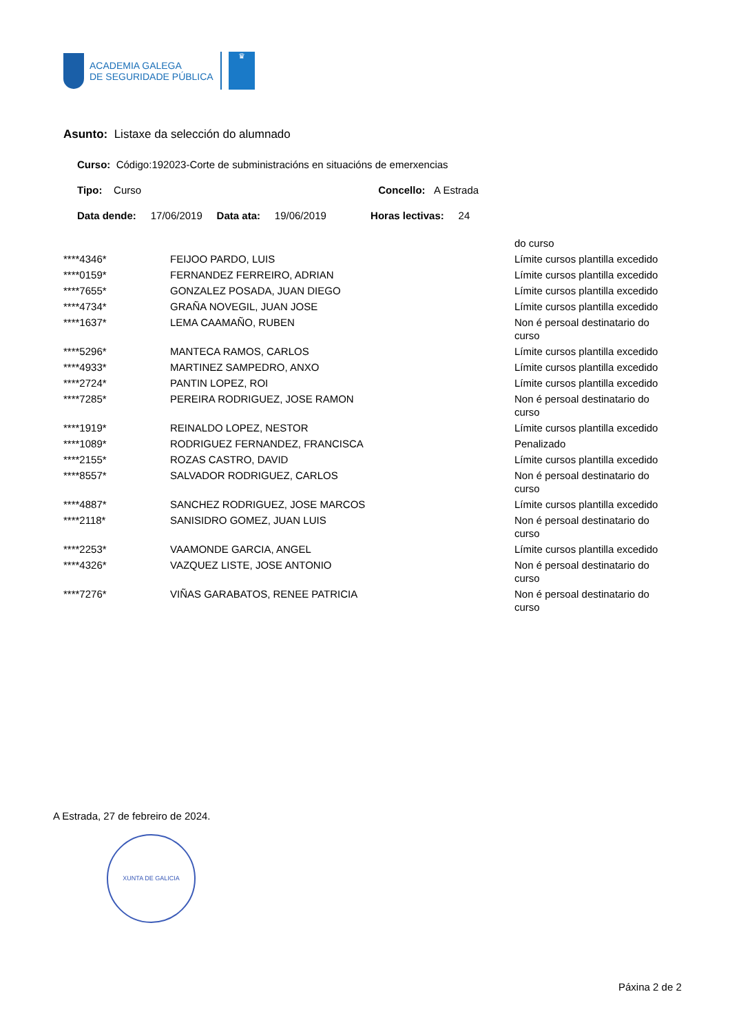ACADEMIA GALEGA
DE SEGURIDADE PÚBLICA
♛
Asunto: Listaxe da selección do alumnado
Curso: Código:192023-Corte de subministracións en situacións de emerxencias
Tipo: Curso Concello: A Estrada
Data dende: 17/06/2019 Data ata: 19/06/2019 Horas lectivas: 24
| | | do curso |
| ****4346* | FEIJOO PARDO, LUIS | Límite cursos plantilla excedido |
| ****0159* | FERNANDEZ FERREIRO, ADRIAN | Límite cursos plantilla excedido |
| ****7655* | GONZALEZ POSADA, JUAN DIEGO | Límite cursos plantilla excedido |
| ****4734* | GRAÑA NOVEGIL, JUAN JOSE | Límite cursos plantilla excedido |
| ****1637* | LEMA CAAMAÑO, RUBEN | Non é persoal destinatario do curso |
| ****5296* | MANTECA RAMOS, CARLOS | Límite cursos plantilla excedido |
| ****4933* | MARTINEZ SAMPEDRO, ANXO | Límite cursos plantilla excedido |
| ****2724* | PANTIN LOPEZ, ROI | Límite cursos plantilla excedido |
| ****7285* | PEREIRA RODRIGUEZ, JOSE RAMON | Non é persoal destinatario do curso |
| ****1919* | REINALDO LOPEZ, NESTOR | Límite cursos plantilla excedido |
| ****1089* | RODRIGUEZ FERNANDEZ, FRANCISCA | Penalizado |
| ****2155* | ROZAS CASTRO, DAVID | Límite cursos plantilla excedido |
| ****8557* | SALVADOR RODRIGUEZ, CARLOS | Non é persoal destinatario do curso |
| ****4887* | SANCHEZ RODRIGUEZ, JOSE MARCOS | Límite cursos plantilla excedido |
| ****2118* | SANISIDRO GOMEZ, JUAN LUIS | Non é persoal destinatario do curso |
| ****2253* | VAAMONDE GARCIA, ANGEL | Límite cursos plantilla excedido |
| ****4326* | VAZQUEZ LISTE, JOSE ANTONIO | Non é persoal destinatario do curso |
| ****7276* | VIÑAS GARABATOS, RENEE PATRICIA | Non é persoal destinatario do curso |
A Estrada, 27 de febreiro de 2024.
XUNTA DE GALICIA
Páxina 2 de 2